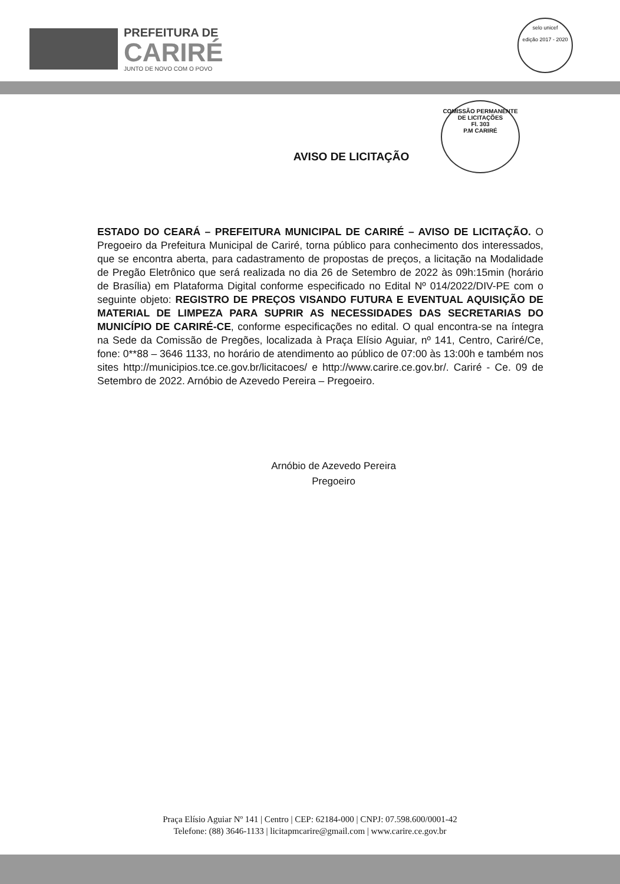PREFEITURA DE
CARIRÉ
JUNTO DE NOVO COM O POVO
selo unicef
edição 2017 - 2020
COMISSÃO PERMANENTE DE LICITAÇÕES
Fl. 303
P.M CARIRÉ
AVISO DE LICITAÇÃO
ESTADO DO CEARÁ – PREFEITURA MUNICIPAL DE CARIRÉ – AVISO DE LICITAÇÃO. O Pregoeiro da Prefeitura Municipal de Cariré, torna público para conhecimento dos interessados, que se encontra aberta, para cadastramento de propostas de preços, a licitação na Modalidade de Pregão Eletrônico que será realizada no dia 26 de Setembro de 2022 às 09h:15min (horário de Brasília) em Plataforma Digital conforme especificado no Edital Nº 014/2022/DIV-PE com o seguinte objeto: REGISTRO DE PREÇOS VISANDO FUTURA E EVENTUAL AQUISIÇÃO DE MATERIAL DE LIMPEZA PARA SUPRIR AS NECESSIDADES DAS SECRETARIAS DO MUNICÍPIO DE CARIRÉ-CE, conforme especificações no edital. O qual encontra-se na íntegra na Sede da Comissão de Pregões, localizada à Praça Elísio Aguiar, nº 141, Centro, Cariré/Ce, fone: 0**88 – 3646 1133, no horário de atendimento ao público de 07:00 às 13:00h e também nos sites http://municipios.tce.ce.gov.br/licitacoes/ e http://www.carire.ce.gov.br/. Cariré - Ce. 09 de Setembro de 2022. Arnóbio de Azevedo Pereira – Pregoeiro.
Arnóbio de Azevedo Pereira
Pregoeiro
Praça Elísio Aguiar Nº 141 | Centro | CEP: 62184-000 | CNPJ: 07.598.600/0001-42
Telefone: (88) 3646-1133 | licitapmcarire@gmail.com | www.carire.ce.gov.br